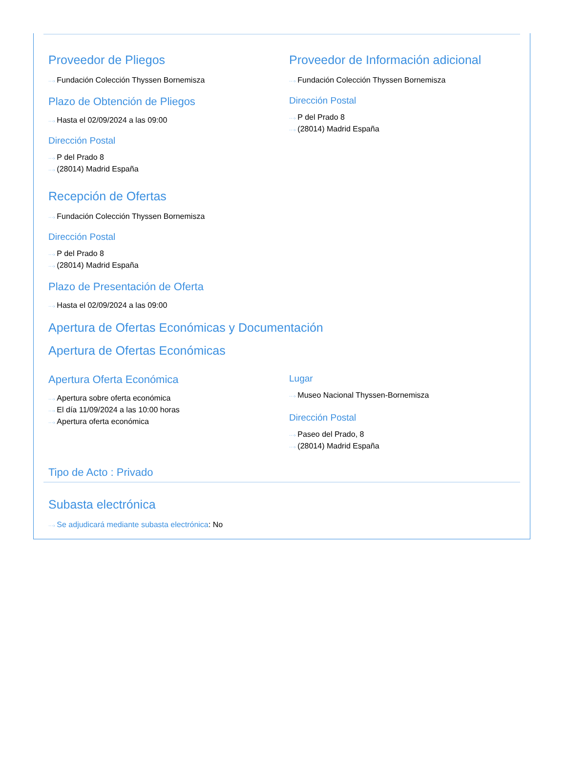Proveedor de Pliegos
···› Fundación Colección Thyssen Bornemisza
Plazo de Obtención de Pliegos
···› Hasta el 02/09/2024 a las 09:00
Dirección Postal
···› P del Prado 8
···› (28014) Madrid España
Proveedor de Información adicional
···› Fundación Colección Thyssen Bornemisza
Dirección Postal
···› P del Prado 8
···› (28014) Madrid España
Recepción de Ofertas
···› Fundación Colección Thyssen Bornemisza
Dirección Postal
···› P del Prado 8
···› (28014) Madrid España
Plazo de Presentación de Oferta
···› Hasta el 02/09/2024 a las 09:00
Apertura de Ofertas Económicas y Documentación
Apertura de Ofertas Económicas
Apertura Oferta Económica
···› Apertura sobre oferta económica
···› El día 11/09/2024 a las 10:00 horas
···› Apertura oferta económica
Lugar
···› Museo Nacional Thyssen-Bornemisza
Dirección Postal
···› Paseo del Prado, 8
···› (28014) Madrid España
Tipo de Acto : Privado
Subasta electrónica
···› Se adjudicará mediante subasta electrónica: No